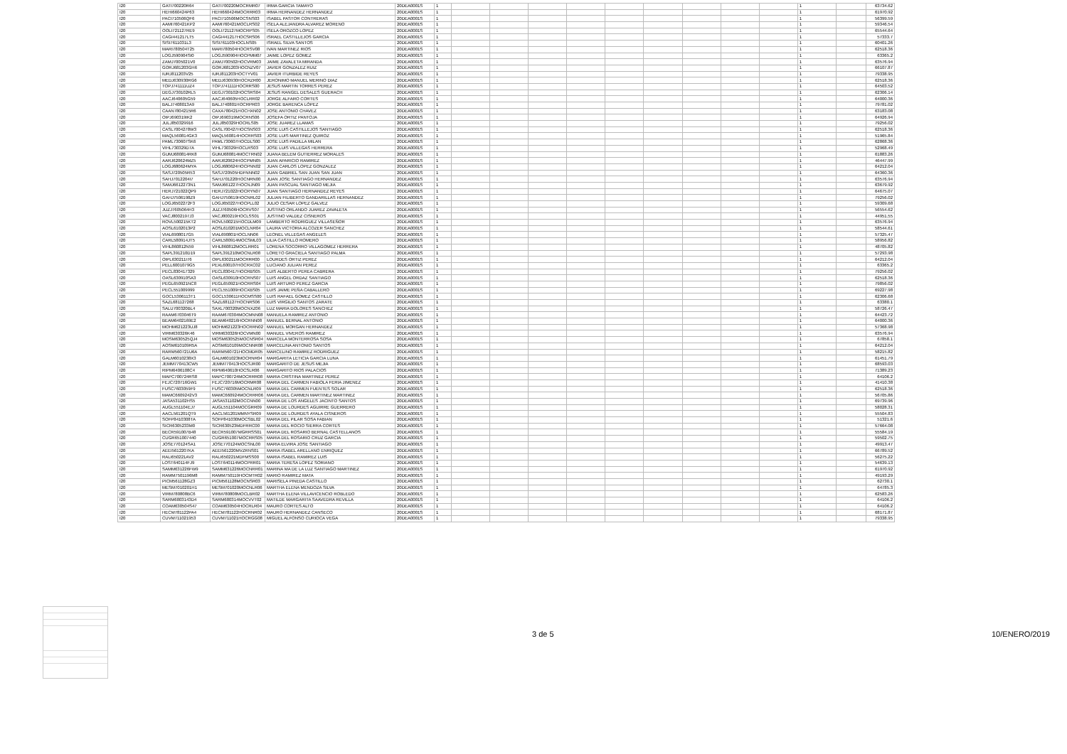| I20 | GATI700220R64 | GATI700220MOCRMR07 | IRMA GARCIA TAMAYO | 20DEA0001S | 1 | | | | | | | | | | 1 | | 63734.62 |
| I20 | HEHI660424P63 | HEHI660424MOCRRR03 | IRMA HERNANDEZ HERNANDEZ | 20DEA0001S | 1 | | | | | | | | | | 1 | | 61970.92 |
| I20 | PACI710506QF6 | PACI710506MOCSNS03 | ISABEL PASTOR CONTRERAS | 20DEA0001S | 1 | | | | | | | | | | 1 | | 56399.59 |
| I20 | AAMI760421KP2 | AAMI760421MOCLRS02 | ISELA ALEJANDRA ALVAREZ MORENO | 20DEA0001S | 1 | | | | | | | | | | 1 | | 59346.54 |
| I20 | OOLI721127RE9 | OOLI721127MOCRPS05 | ISELA OROZCO LOPEZ | 20DEA0001S | 1 | | | | | | | | | | 1 | | 65544.64 |
| I20 | CAGI441217LT5 | CAGI441217HOCSRS06 | ISRAEL CASTILLEJOS GARCIA | 20DEA0001S | 1 | | | | | | | | | | 1 | | 57333.7 |
| I20 | SISI7611031L3 | SISI761103HOCLNS05 | ISRAEL SILVA SANTOS | 20DEA0001S | 1 | | | | | | | | | | 1 | | 60401.26 |
| I20 | MARI780504T25 | MARI780504HOCRSV08 | IVAN MARTINEZ RIOS | 20DEA0001S | 1 | | | | | | | | | | 1 | | 62518.36 |
| I20 | LOGJ590904SI0 | LOGJ590904HOCPMM07 | JAIME LOPEZ GOMEZ | 20DEA0001S | 1 | | | | | | | | | | 1 | | 63365.2 |
| I20 | ZAMJ7005021V0 | ZAMJ700502HOCVRM03 | JAIME ZAVALETA MIRANDA | 20DEA0001S | 1 | | | | | | | | | | 1 | | 63576.94 |
| I20 | GORJ681203GH6 | GORJ681203HOCNZV07 | JAVIER GONZALEZ RUIZ | 20DEA0001S | 1 | | | | | | | | | | 1 | | 66107.87 |
| I20 | IURJ811203V25 | IURJ811203HOCTYV01 | JAVIER ITURBIDE REYES | 20DEA0001S | 1 | | | | | | | | | | 1 | | 79338.95 |
| I20 | MEDJ630930RG6 | MEDJ630930HOCRZR00 | JERONIMO MANUEL MERINO DIAZ | 20DEA0001S | 1 | | | | | | | | | | 1 | | 62518.36 |
| I20 | TOPJ741111UZ4 | TOPJ741111HOCRRS00 | JESUS MARTIN TORRES PEREZ | 20DEA0001S | 1 | | | | | | | | | | 1 | | 64503.52 |
| I20 | DEGJ730102RL5 | DEGJ730102HOCSRS04 | JESUS RANGEL DESALES GUERACH | 20DEA0001S | 1 | | | | | | | | | | 1 | | 62306.14 |
| I20 | AACJ640605G59 | AACJ640605HOCLRR02 | JORGE ALFARO CORTES | 20DEA0001S | 1 | | | | | | | | | | 1 | | 64000.36 |
| I20 | BALJ7408013A9 | BALJ740801HOCRPR03 | JORGE BARENCA LÓPEZ | 20DEA0001S | 1 | | | | | | | | | | 1 | | 79781.02 |
| I20 | CAAN7804215R6 | CAXA780421HOCHXN02 | JOSE ANTONIO CHAVEZ | 20DEA0001S | 1 | | | | | | | | | | 1 | | 63183.08 |
| I20 | OIPJ690319IK2 | OIPJ690319MOCRNS06 | JOSEFA ORTIZ PANTOJA | 20DEA0001S | 1 | | | | | | | | | | 1 | | 64926.94 |
| I20 | JULJ850329916 | JULJ850329HOCRLS05 | JOSE JUAREZ LLAMAS | 20DEA0001S | 1 | | | | | | | | | | 1 | | 79256.02 |
| I20 | CASL7004278W3 | CASL700427HOCSNS03 | JOSE LUIS CASTILLEJOS SANTIAGO | 20DEA0001S | 1 | | | | | | | | | | 1 | | 62518.36 |
| I20 | MAQL560814GK3 | MAQL560814HOCRRS03 | JOSE LUIS MARTINEZ QUIROZ | 20DEA0001S | 1 | | | | | | | | | | 1 | | 51965.84 |
| I20 | PAML730607SK6 | PAML730607HOCDLS00 | JOSE LUIS PADILLA MILAN | 20DEA0001S | 1 | | | | | | | | | | 1 | | 62868.36 |
| I20 | VIHL730329D7A | VIHL730329HOCLRS03 | JOSE LUIS VILLEGAS HERRERA | 20DEA0001S | 1 | | | | | | | | | | 1 | | 52968.49 |
| I20 | GUMJ680814RK8 | GUMJ680814MOCTRN02 | JUANA BELEM GUTIERREZ MORALES | 20DEA0001S | 1 | | | | | | | | | | 1 | | 61883.26 |
| I20 | AARJ620624MZ5 | AARJ620624HOCPMN05 | JUAN APARICIO RAMIREZ | 20DEA0001S | 1 | | | | | | | | | | 1 | | 46447.99 |
| I20 | LOGJ680624MYA | LOGJ680624HOCPNN02 | JUAN CARLOS LOPEZ GONZALEZ | 20DEA0001S | 1 | | | | | | | | | | 1 | | 64212.04 |
| I20 | SASJ720505R53 | SASJ720505HDFNNN02 | JUAN GABRIEL SAN JUAN SAN JUAN | 20DEA0001S | 1 | | | | | | | | | | 1 | | 64360.36 |
| I20 | SAHJ7012204I7 | SAHJ701220HOCNRN00 | JUAN JOSE SANTIAGO HERNANDEZ | 20DEA0001S | 1 | | | | | | | | | | 1 | | 63576.94 |
| I20 | SAMJ6612273N1 | SAMJ661227HOCNJN09 | JUAN PASCUAL SANTIAGO MEJIA | 20DEA0001S | 1 | | | | | | | | | | 1 | | 63679.92 |
| I20 | HERJ721022QP9 | HERJ721022HOCRYN07 | JUAN SANTIAGO HERNANDEZ REYES | 20DEA0001S | 1 | | | | | | | | | | 1 | | 64675.07 |
| I20 | GAHJ7506198Z9 | GAHJ750619HOCNRL02 | JULIAN FILIBERTO GANDARILLAS HERNANDEZ | 20DEA0001S | 1 | | | | | | | | | | 1 | | 79256.02 |
| I20 | LOGJ6502272F3 | LOGJ650227HOCPLL02 | JULIO CESAR LOPEZ GALVEZ | 20DEA0001S | 1 | | | | | | | | | | 1 | | 59309.68 |
| I20 | JUZJ7605064H3 | JUZJ760506HOCRVS07 | JUSTINO ORLANDO JUAREZ ZAVALETA | 20DEA0001S | 1 | | | | | | | | | | 1 | | 56554.62 |
| I20 | VACJ8002197J3 | VACJ800219HOCLSS01 | JUSTINO VALDEZ CISNEROS | 20DEA0001S | 1 | | | | | | | | | | 1 | | 44951.55 |
| I20 | ROVL500215KT2 | ROVL500215HOCDLM09 | LAMBERTO RODRIGUEZ VILLASEÑOR | 20DEA0001S | 1 | | | | | | | | | | 1 | | 63576.94 |
| I20 | AOSL6102013P2 | AOSL610201MOCLNR04 | LAURA VICTORIA ALCOZER SANCHEZ | 20DEA0001S | 1 | | | | | | | | | | 1 | | 58544.61 |
| I20 | VIAL6908017G5 | VIAL690801HOCLNN06 | LEONEL VILLEGAS ANGELES | 20DEA0001S | 1 | | | | | | | | | | 1 | | 57325.47 |
| I20 | CARL580914JT5 | CARL580914MOCSML03 | LILIA CASTILLO ROMERO | 20DEA0001S | 1 | | | | | | | | | | 1 | | 58956.82 |
| I20 | VIHL860812N59 | VIHL860812MOCLRR01 | LORENA SOCORRO VILLAGOMEZ HERRERA | 20DEA0001S | 1 | | | | | | | | | | 1 | | 48705.82 |
| I20 | SAPL391210D19 | SAPL391210MOCNLR08 | LORETO GRACIELA SANTIAGO PALMA | 20DEA0001S | 1 | | | | | | | | | | 1 | | 57293.98 |
| I20 | OIPL630211I76 | OIPL630211MOCRRR00 | LOURDES ORTIZ PEREZ | 20DEA0001S | 1 | | | | | | | | | | 1 | | 64212.04 |
| I20 | PELL6001079G5 | PEXL600107HOCRXC02 | LUCIANO JULIAN PEREZ | 20DEA0001S | 1 | | | | | | | | | | 1 | | 63365.2 |
| I20 | PECL830417329 | PECL830417HOCRBS05 | LUIS ALBERTO PEREA CABRERA | 20DEA0001S | 1 | | | | | | | | | | 1 | | 79256.02 |
| I20 | OASL630910SA3 | OASL630910HOCRNS07 | LUIS ANGEL ORDAZ SANTIAGO | 20DEA0001S | 1 | | | | | | | | | | 1 | | 62518.36 |
| I20 | PEGL650921NC8 | PEGL650921HOCRRS04 | LUIS ARTURO PEREZ GARCIA | 20DEA0001S | 1 | | | | | | | | | | 1 | | 79856.02 |
| I20 | PECL551009999 | PECL551009HOCXBS05 | LUIS JAIME PEÑA CABALLERO | 20DEA0001S | 1 | | | | | | | | | | 1 | | 69227.98 |
| I20 | GOCL5306113T1 | GOCL530611HOCMSS00 | LUIS RAFAEL GOMEZ CASTILLO | 20DEA0001S | 1 | | | | | | | | | | 1 | | 62306.68 |
| I20 | SAZL681127268 | SAZL681127HOCNRS06 | LUIS VIRGILIO SANTOS ZARATE | 20DEA0001S | 1 | | | | | | | | | | 1 | | 63380.1 |
| I20 | SALU700320BL4 | SAXL700320MOCNXZ06 | LUZ MARIA DOLORES SANCHEZ | 20DEA0001S | 1 | | | | | | | | | | 1 | | 58726.47 |
| I20 | RAAM6703046T9 | RAAM670304MOCMNN08 | MANUELA RAMIREZ ANTONIO | 20DEA0001S | 1 | | | | | | | | | | 1 | | 64423.72 |
| I20 | BEAM6402169E2 | BEAM640216HOCRNN08 | MANUEL BERNAL ANTONIO | 20DEA0001S | 1 | | | | | | | | | | 1 | | 64000.36 |
| I20 | MOHM621223UJ8 | MOHM621223HOCRRN02 | MANUEL MORGAN HERNANDEZ | 20DEA0001S | 1 | | | | | | | | | | 1 | | 57368.98 |
| I20 | VIRM630326K46 | VIRM630326HOCVMN00 | MANUEL VIVEROS RAMIREZ | 20DEA0001S | 1 | | | | | | | | | | 1 | | 63576.94 |
| I20 | MOSM630525QJ4 | MOSM630525MOCNSR04 | MARCELA MONTERROSA SOSA | 20DEA0001S | 1 | | | | | | | | | | 1 | | 67858.1 |
| I20 | AOSM610109R5A | AOSM610109MOCNNR08 | MARCELINA ANTONIO SANTOS | 20DEA0001S | 1 | | | | | | | | | | 1 | | 64212.04 |
| I20 | RARM560721U6A | RARM560721HOCMDR05 | MARCELINO RAMIREZ RODRIGUEZ | 20DEA0001S | 1 | | | | | | | | | | 1 | | 58215.82 |
| I20 | GALM6010238X3 | GALM601023MOCRNR04 | MARGARITA LETICIA GARCIA LUNA | 20DEA0001S | 1 | | | | | | | | | | 1 | | 61451.79 |
| I20 | JEMM770413CW5 | JEMM770413HOCSJR00 | MARGARITO DE JESUS MEJIA | 20DEA0001S | 1 | | | | | | | | | | 1 | | 68593.03 |
| I20 | RIPM6406108C4 | RIPM640610HOCSLR06 | MARGARITO RIOS PALACIOS | 20DEA0001S | 1 | | | | | | | | | | 1 | | 71389.23 |
| I20 | MAPC700724RS8 | MAPC700724MOCRRR08 | MARIA CRISTINA MARTINEZ PEREZ | 20DEA0001S | 1 | | | | | | | | | | 1 | | 64106.2 |
| I20 | FEJC720716GW1 | FEJC720716MOCRMR08 | MARIA DEL CARMEN FABIOLA FERIA JIMENEZ | 20DEA0001S | 1 | | | | | | | | | | 1 | | 41410.38 |
| I20 | FUSC7603059F9 | FUSC760305MOCNLR09 | MARIA DEL CARMEN FUENTES SOLAR | 20DEA0001S | 1 | | | | | | | | | | 1 | | 62518.36 |
| I20 | MAMC6609242V3 | MAMC660924MOCRRR06 | MARIA DEL CARMEN MARTINEZ MARTINEZ | 20DEA0001S | 1 | | | | | | | | | | 1 | | 56705.86 |
| I20 | JASA531102HS5 | JASA531102MOCCNN00 | MARIA DE LOS ANGELES JACINTO SANTOS | 20DEA0001S | 1 | | | | | | | | | | 1 | | 69739.96 |
| I20 | AUGL551104EJ7 | AUGL551104MOCGRR09 | MARIA DE LOURDES AGUIRRE GUERRERO | 20DEA0001S | 1 | | | | | | | | | | 1 | | 58028.31 |
| I20 | AACL561201QT9 | AACL561201MMNYSR09 | MARIA DE LOURDES AYALA CISNEROS | 20DEA0001S | 1 | | | | | | | | | | 1 | | 55504.83 |
| I20 | SOFP8410308TA | SOFP841030MOCSBL02 | MARIA DEL PILAR SOSA FABIAN | 20DEA0001S | 1 | | | | | | | | | | 1 | | 51321.6 |
| I20 | SICR6305233M0 | SICR630523MDFRRC00 | MARIA DEL ROCIO SIERRA CORTES | 20DEA0001S | 1 | | | | | | | | | | 1 | | 57664.08 |
| I20 | BECR591007B48 | BECR591007MGRRSS01 | MARIA DEL ROSARIO BERNAL CASTELLANOS | 20DEA0001S | 1 | | | | | | | | | | 1 | | 55584.19 |
| I20 | CUGR651007440 | CUGR651007MOCRRS05 | MARIA DEL ROSARIO CRUZ GARCIA | 20DEA0001S | 1 | | | | | | | | | | 1 | | 59502.75 |
| I20 | JOSE770124SA1 | JOSE770124MOCSNL00 | MARIA ELVIRA JOSE SANTIAGO | 20DEA0001S | 1 | | | | | | | | | | 1 | | 49913.47 |
| I20 | AEEI5612207KA | AEEI561220MVZRNS01 | MARIA ISABEL ARELLANO ENRIQUEZ | 20DEA0001S | 1 | | | | | | | | | | 1 | | 66789.52 |
| I20 | RALI650221AV2 | RALI650221MDFMSS00 | MARIA ISABEL RAMIREZ LUIS | 20DEA0001S | 1 | | | | | | | | | | 1 | | 56275.22 |
| I20 | LOST640114FJ9 | LOST640114MOCPRR01 | MARIA TERESA LOPEZ SORIANO | 20DEA0001S | 1 | | | | | | | | | | 1 | | 54639.13 |
| I20 | SAMM631226FW9 | SAMM631226MOCNRR01 | MARINA MA DE LA LUZ SANTIAGO MARTINEZ | 20DEA0001S | 1 | | | | | | | | | | 1 | | 61970.92 |
| I20 | RAMM7501196M8 | RAMM750119HOCMTR02 | MARIO RAMIREZ MATA | 20DEA0001S | 1 | | | | | | | | | | 1 | | 49193.29 |
| I20 | PICM561128GZ3 | PICM561128MOCNSR03 | MARISELA PINEDA CASTILLO | 20DEA0001S | 1 | | | | | | | | | | 1 | | 62730.1 |
| I20 | MESM7010201H1 | MESM701020MOCNLR06 | MARTHA ELENA MENDOZA SILVA | 20DEA0001S | 1 | | | | | | | | | | 1 | | 64785.3 |
| I20 | VIRM780808BC6 | VIRM780808MOCLBR02 | MARTHA ELENA VILLAVICENCIO ROBLEDO | 20DEA0001S | 1 | | | | | | | | | | 1 | | 62583.26 |
| I20 | SARM6803143D4 | SARM680314MOCVVT02 | MATILDE MARGARITA SAAVEDRA REVILLA | 20DEA0001S | 1 | | | | | | | | | | 1 | | 64106.2 |
| I20 | COAM630504S47 | COAM630504HOCRLR04 | MAURO CORTES ALTO | 20DEA0001S | 1 | | | | | | | | | | 1 | | 64106.2 |
| I20 | HECM781122PA4 | HECM781122HOCRNR02 | MAURO HERNANDEZ CANSECO | 20DEA0001S | 1 | | | | | | | | | | 1 | | 68171.87 |
| I20 | CUVM711021953 | CUVM711021HOCRGG08 | MIGUEL ALFONSO CURIOCA VEGA | 20DEA0001S | 1 | | | | | | | | | | 1 | | 79338.95 |
3 de 5 10/ENERO/2019